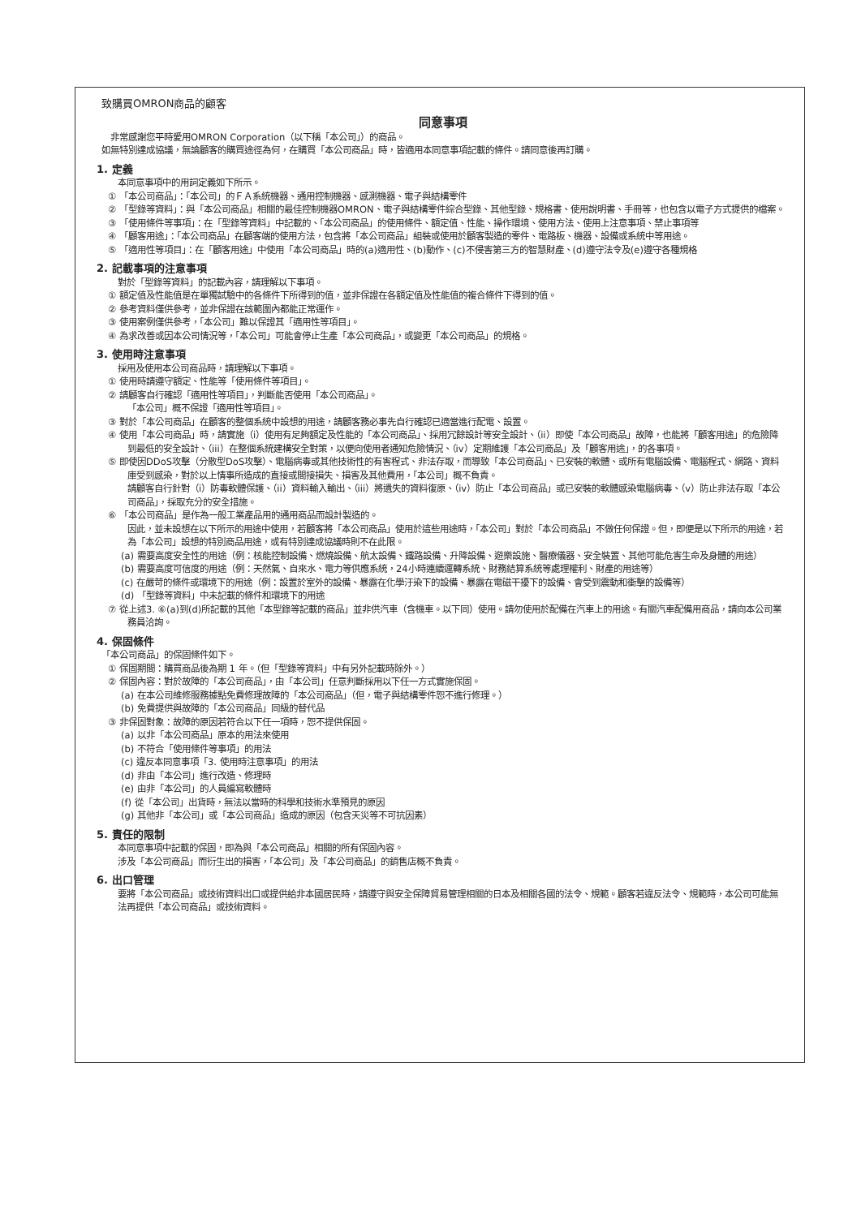致購買OMRON商品的顧客
同意事項
　非常感謝您平時愛用OMRON Corporation（以下稱「本公司」）的商品。
如無特別達成協議，無論顧客的購買途徑為何，在購買「本公司商品」時，皆適用本同意事項記載的條件。請同意後再訂購。
1. 定義
本同意事項中的用詞定義如下所示。
① 「本公司商品」：「本公司」的ＦＡ系統機器、通用控制機器、感測機器、電子與結構零件
② 「型錄等資料」：與「本公司商品」相關的最佳控制機器OMRON、電子與結構零件綜合型錄、其他型錄、規格書、使用說明書、手冊等，也包含以電子方式提供的檔案。
③ 「使用條件等事項」：在「型錄等資料」中記載的、「本公司商品」的使用條件、額定值、性能、操作環境、使用方法、使用上注意事項、禁止事項等
④ 「顧客用途」：「本公司商品」在顧客端的使用方法，包含將「本公司商品」組裝或使用於顧客製造的零件、電路板、機器、設備或系統中等用途。
⑤ 「適用性等項目」：在「顧客用途」中使用「本公司商品」時的(a)適用性、(b)動作、(c)不侵害第三方的智慧財產、(d)遵守法令及(e)遵守各種規格
2. 記載事項的注意事項
對於「型錄等資料」的記載內容，請理解以下事項。
① 額定值及性能值是在單獨試驗中的各條件下所得到的值，並非保證在各額定值及性能值的複合條件下得到的值。
② 參考資料僅供參考，並非保證在該範圍內都能正常運作。
③ 使用案例僅供參考，「本公司」難以保證其「適用性等項目」。
④ 為求改善或因本公司情況等，「本公司」可能會停止生產「本公司商品」，或變更「本公司商品」的規格。
3. 使用時注意事項
採用及使用本公司商品時，請理解以下事項。
① 使用時請遵守額定、性能等「使用條件等項目」。
② 請顧客自行確認「適用性等項目」，判斷能否使用「本公司商品」。
「本公司」概不保證「適用性等項目」。
③ 對於「本公司商品」在顧客的整個系統中設想的用途，請顧客務必事先自行確認已適當進行配電、設置。
④ 使用「本公司商品」時，請實施（i）使用有足夠額定及性能的「本公司商品」、採用冗餘設計等安全設計、（ii）即使「本公司商品」故障，也能將「顧客用途」的危險降到最低的安全設計、（iii）在整個系統建構安全對策，以便向使用者通知危險情況、（iv）定期維護「本公司商品」及「顧客用途」，的各事項。
⑤ 即使因DDoS攻擊（分散型DoS攻擊）、電腦病毒或其他技術性的有害程式、非法存取，而導致「本公司商品」、已安裝的軟體、或所有電腦設備、電腦程式、網路、資料庫受到感染，對於以上情事所造成的直接或間接損失、損害及其他費用，「本公司」概不負責。
請顧客自行針對（i）防毒軟體保護、（ii）資料輸入輸出、（iii）將遺失的資料復原、（iv）防止「本公司商品」或已安裝的軟體感染電腦病毒、（v）防止非法存取「本公司商品」，採取充分的安全措施。
⑥ 「本公司商品」是作為一般工業產品用的通用商品而設計製造的。
因此，並未設想在以下所示的用途中使用，若顧客將「本公司商品」使用於這些用途時，「本公司」對於「本公司商品」不做任何保證。但，即便是以下所示的用途，若為「本公司」設想的特別商品用途，或有特別達成協議時則不在此限。
(a) 需要高度安全性的用途（例：核能控制設備、燃燒設備、航太設備、鐵路設備、升降設備、遊樂設施、醫療儀器、安全裝置、其他可能危害生命及身體的用途）
(b) 需要高度可信度的用途（例：天然氣、自來水、電力等供應系統，24小時連續運轉系統、財務結算系統等處理權利、財產的用途等）
(c) 在嚴苛的條件或環境下的用途（例：設置於室外的設備、暴露在化學汙染下的設備、暴露在電磁干擾下的設備、會受到震動和衝擊的設備等）
(d) 「型錄等資料」中未記載的條件和環境下的用途
⑦ 從上述3. ⑥(a)到(d)所記載的其他「本型錄等記載的商品」並非供汽車（含機車。以下同）使用。請勿使用於配備在汽車上的用途。有關汽車配備用商品，請向本公司業務員洽詢。
4. 保固條件
「本公司商品」的保固條件如下。
① 保固期間：購買商品後為期 1 年。（但「型錄等資料」中有另外記載時除外。）
② 保固內容：對於故障的「本公司商品」，由「本公司」任意判斷採用以下任一方式實施保固。
(a) 在本公司維修服務據點免費修理故障的「本公司商品」（但，電子與結構零件恕不進行修理。）
(b) 免費提供與故障的「本公司商品」同級的替代品
③ 非保固對象：故障的原因若符合以下任一項時，恕不提供保固。
(a) 以非「本公司商品」原本的用法來使用
(b) 不符合「使用條件等事項」的用法
(c) 違反本同意事項「3. 使用時注意事項」的用法
(d) 非由「本公司」進行改造、修理時
(e) 由非「本公司」的人員編寫軟體時
(f) 從「本公司」出貨時，無法以當時的科學和技術水準預見的原因
(g) 其他非「本公司」或「本公司商品」造成的原因（包含天災等不可抗因素）
5. 責任的限制
本同意事項中記載的保固，即為與「本公司商品」相關的所有保固內容。
涉及「本公司商品」而衍生出的損害，「本公司」及「本公司商品」的銷售店概不負責。
6. 出口管理
要將「本公司商品」或技術資料出口或提供給非本國居民時，請遵守與安全保障貿易管理相關的日本及相關各國的法令、規範。顧客若違反法令、規範時，本公司可能無法再提供「本公司商品」或技術資料。